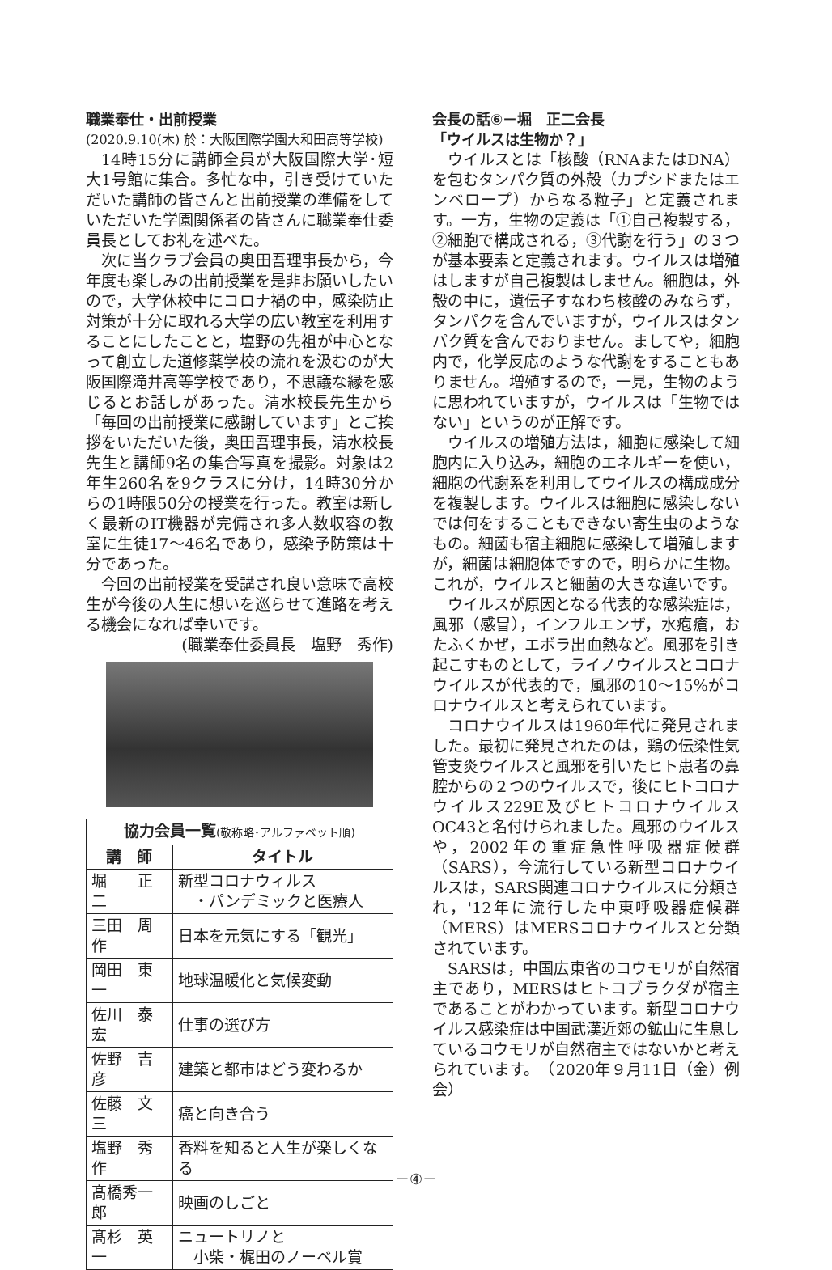職業奉仕・出前授業
(2020.9.10(木) 於：大阪国際学園大和田高等学校)
14時15分に講師全員が大阪国際大学･短大1号館に集合。多忙な中，引き受けていただいた講師の皆さんと出前授業の準備をしていただいた学園関係者の皆さんに職業奉仕委員長としてお礼を述べた。
次に当クラブ会員の奥田吾理事長から，今年度も楽しみの出前授業を是非お願いしたいので，大学休校中にコロナ禍の中，感染防止対策が十分に取れる大学の広い教室を利用することにしたことと，塩野の先祖が中心となって創立した道修薬学校の流れを汲むのが大阪国際滝井高等学校であり，不思議な縁を感じるとお話しがあった。清水校長先生から「毎回の出前授業に感謝しています」とご挨拶をいただいた後，奥田吾理事長，清水校長先生と講師9名の集合写真を撮影。対象は2年生260名を9クラスに分け，14時30分からの1時限50分の授業を行った。教室は新しく最新のIT機器が完備され多人数収容の教室に生徒17〜46名であり，感染予防策は十分であった。
今回の出前授業を受講され良い意味で高校生が今後の人生に想いを巡らせて進路を考える機会になれば幸いです。
(職業奉仕委員長　塩野　秀作)
| 協力会員一覧 (敬称略･アルファベット順) | |
| --- | --- |
| 講 師 | タイトル |
| 堀 正二 | 新型コロナウィルス ・パンデミックと医療人 |
| 三田 周作 | 日本を元気にする「観光」 |
| 岡田 東一 | 地球温暖化と気候変動 |
| 佐川 泰宏 | 仕事の選び方 |
| 佐野 吉彦 | 建築と都市はどう変わるか |
| 佐藤 文三 | 癌と向き合う |
| 塩野 秀作 | 香料を知ると人生が楽しくなる |
| 髙橋秀一郎 | 映画のしごと |
| 髙杉 英一 | ニュートリノと 小柴・梶田のノーベル賞 |
会長の話⑥－堀　正二会長
「ウイルスは生物か？」
ウイルスとは「核酸（RNAまたはDNA）を包むタンパク質の外殻（カプシドまたはエンベロープ）からなる粒子」と定義されます。一方，生物の定義は「①自己複製する，②細胞で構成される，③代謝を行う」の３つが基本要素と定義されます。ウイルスは増殖はしますが自己複製はしません。細胞は，外殻の中に，遺伝子すなわち核酸のみならず，タンパクを含んでいますが，ウイルスはタンパク質を含んでおりません。ましてや，細胞内で，化学反応のような代謝をすることもありません。増殖するので，一見，生物のように思われていますが，ウイルスは「生物ではない」というのが正解です。
ウイルスの増殖方法は，細胞に感染して細胞内に入り込み，細胞のエネルギーを使い，細胞の代謝系を利用してウイルスの構成成分を複製します。ウイルスは細胞に感染しないでは何をすることもできない寄生虫のようなもの。細菌も宿主細胞に感染して増殖しますが，細菌は細胞体ですので，明らかに生物。これが，ウイルスと細菌の大きな違いです。
ウイルスが原因となる代表的な感染症は，風邪（感冒），インフルエンザ，水疱瘡，おたふくかぜ，エボラ出血熱など。風邪を引き起こすものとして，ライノウイルスとコロナウイルスが代表的で，風邪の10〜15%がコロナウイルスと考えられています。
コロナウイルスは1960年代に発見されました。最初に発見されたのは，鶏の伝染性気管支炎ウイルスと風邪を引いたヒト患者の鼻腔からの２つのウイルスで，後にヒトコロナウイルス229E及びヒトコロナウイルスOC43と名付けられました。風邪のウイルスや，2002年の重症急性呼吸器症候群（SARS），今流行している新型コロナウイルスは，SARS関連コロナウイルスに分類され，'12年に流行した中東呼吸器症候群（MERS）はMERSコロナウイルスと分類されています。
SARSは，中国広東省のコウモリが自然宿主であり，MERSはヒトコブラクダが宿主であることがわかっています。新型コロナウイルス感染症は中国武漢近郊の鉱山に生息しているコウモリが自然宿主ではないかと考えられています。　（2020年９月11日（金）例会）
－④－